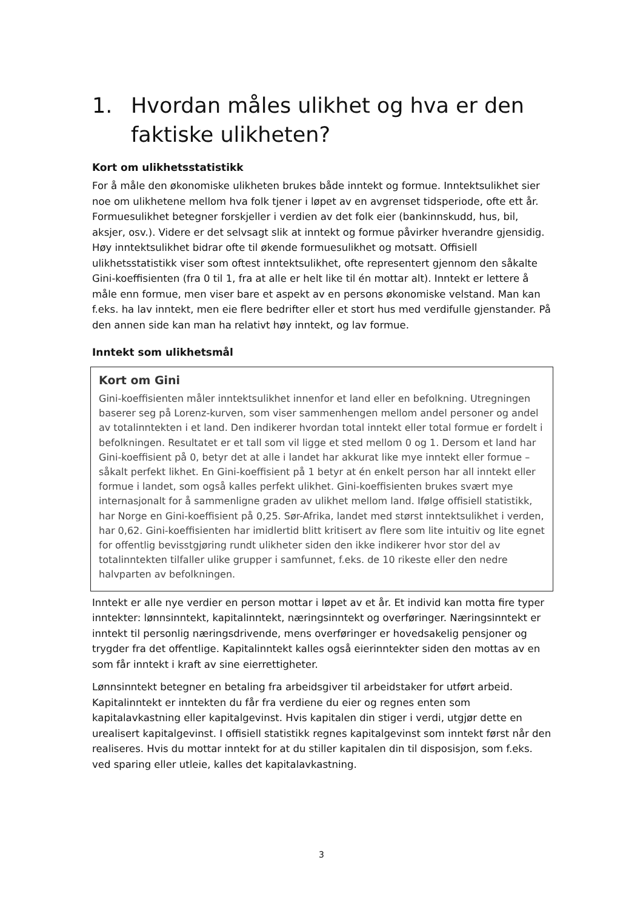1. Hvordan måles ulikhet og hva er den faktiske ulikheten?
Kort om ulikhetsstatistikk
For å måle den økonomiske ulikheten brukes både inntekt og formue. Inntektsulikhet sier noe om ulikhetene mellom hva folk tjener i løpet av en avgrenset tidsperiode, ofte ett år. Formuesulikhet betegner forskjeller i verdien av det folk eier (bankinnskudd, hus, bil, aksjer, osv.). Videre er det selvsagt slik at inntekt og formue påvirker hverandre gjensidig. Høy inntektsulikhet bidrar ofte til økende formuesulikhet og motsatt. Offisiell ulikhetsstatistikk viser som oftest inntektsulikhet, ofte representert gjennom den såkalte Gini-koeffisienten (fra 0 til 1, fra at alle er helt like til én mottar alt). Inntekt er lettere å måle enn formue, men viser bare et aspekt av en persons økonomiske velstand. Man kan f.eks. ha lav inntekt, men eie flere bedrifter eller et stort hus med verdifulle gjenstander. På den annen side kan man ha relativt høy inntekt, og lav formue.
Inntekt som ulikhetsmål
Kort om Gini
Gini-koeffisienten måler inntektsulikhet innenfor et land eller en befolkning. Utregningen baserer seg på Lorenz-kurven, som viser sammenhengen mellom andel personer og andel av totalinntekten i et land. Den indikerer hvordan total inntekt eller total formue er fordelt i befolkningen. Resultatet er et tall som vil ligge et sted mellom 0 og 1. Dersom et land har Gini-koeffisient på 0, betyr det at alle i landet har akkurat like mye inntekt eller formue – såkalt perfekt likhet. En Gini-koeffisient på 1 betyr at én enkelt person har all inntekt eller formue i landet, som også kalles perfekt ulikhet. Gini-koeffisienten brukes svært mye internasjonalt for å sammenligne graden av ulikhet mellom land. Ifølge offisiell statistikk, har Norge en Gini-koeffisient på 0,25. Sør-Afrika, landet med størst inntektsulikhet i verden, har 0,62. Gini-koeffisienten har imidlertid blitt kritisert av flere som lite intuitiv og lite egnet for offentlig bevisstgjøring rundt ulikheter siden den ikke indikerer hvor stor del av totalinntekten tilfaller ulike grupper i samfunnet, f.eks. de 10 rikeste eller den nedre halvparten av befolkningen.
Inntekt er alle nye verdier en person mottar i løpet av et år. Et individ kan motta fire typer inntekter: lønnsinntekt, kapitalinntekt, næringsinntekt og overføringer. Næringsinntekt er inntekt til personlig næringsdrivende, mens overføringer er hovedsakelig pensjoner og trygder fra det offentlige. Kapitalinntekt kalles også eierinntekter siden den mottas av en som får inntekt i kraft av sine eierrettigheter.
Lønnsinntekt betegner en betaling fra arbeidsgiver til arbeidstaker for utført arbeid. Kapitalinntekt er inntekten du får fra verdiene du eier og regnes enten som kapitalavkastning eller kapitalgevinst. Hvis kapitalen din stiger i verdi, utgjør dette en urealisert kapitalgevinst. I offisiell statistikk regnes kapitalgevinst som inntekt først når den realiseres. Hvis du mottar inntekt for at du stiller kapitalen din til disposisjon, som f.eks. ved sparing eller utleie, kalles det kapitalavkastning.
3